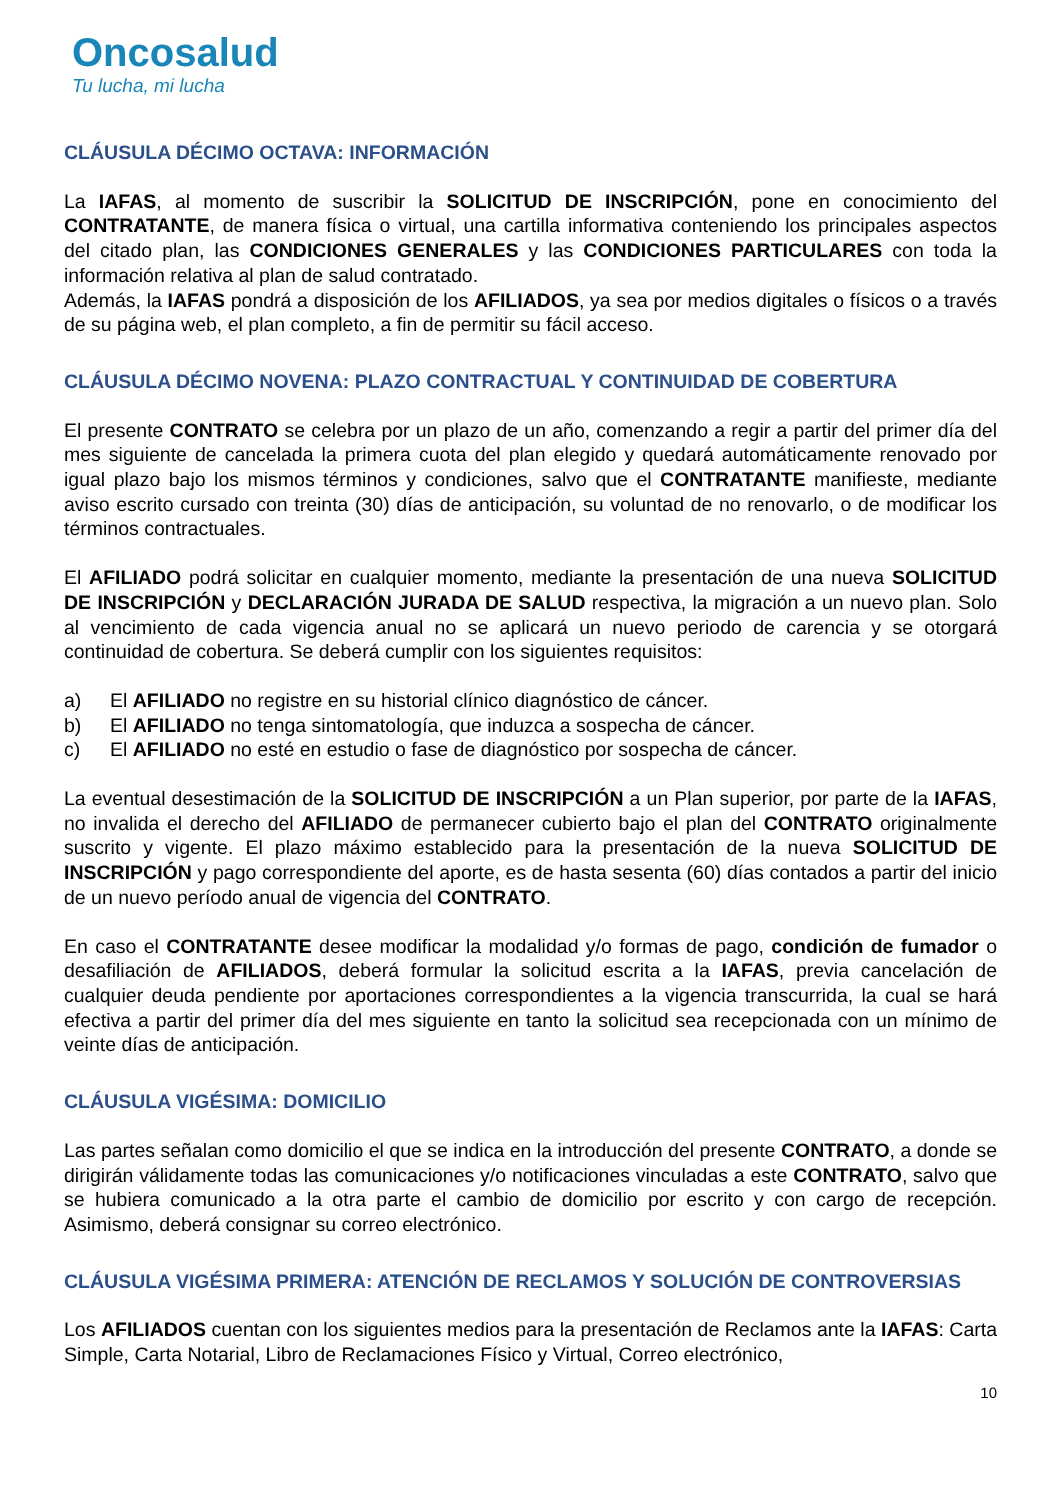Oncosalud
Tu lucha, mi lucha
CLÁUSULA DÉCIMO OCTAVA: INFORMACIÓN
La IAFAS, al momento de suscribir la SOLICITUD DE INSCRIPCIÓN, pone en conocimiento del CONTRATANTE, de manera física o virtual, una cartilla informativa conteniendo los principales aspectos del citado plan, las CONDICIONES GENERALES y las CONDICIONES PARTICULARES con toda la información relativa al plan de salud contratado.
Además, la IAFAS pondrá a disposición de los AFILIADOS, ya sea por medios digitales o físicos o a través de su página web, el plan completo, a fin de permitir su fácil acceso.
CLÁUSULA DÉCIMO NOVENA: PLAZO CONTRACTUAL Y CONTINUIDAD DE COBERTURA
El presente CONTRATO se celebra por un plazo de un año, comenzando a regir a partir del primer día del mes siguiente de cancelada la primera cuota del plan elegido y quedará automáticamente renovado por igual plazo bajo los mismos términos y condiciones, salvo que el CONTRATANTE manifieste, mediante aviso escrito cursado con treinta (30) días de anticipación, su voluntad de no renovarlo, o de modificar los términos contractuales.
El AFILIADO podrá solicitar en cualquier momento, mediante la presentación de una nueva SOLICITUD DE INSCRIPCIÓN y DECLARACIÓN JURADA DE SALUD respectiva, la migración a un nuevo plan. Solo al vencimiento de cada vigencia anual no se aplicará un nuevo periodo de carencia y se otorgará continuidad de cobertura. Se deberá cumplir con los siguientes requisitos:
a) El AFILIADO no registre en su historial clínico diagnóstico de cáncer.
b) El AFILIADO no tenga sintomatología, que induzca a sospecha de cáncer.
c) El AFILIADO no esté en estudio o fase de diagnóstico por sospecha de cáncer.
La eventual desestimación de la SOLICITUD DE INSCRIPCIÓN a un Plan superior, por parte de la IAFAS, no invalida el derecho del AFILIADO de permanecer cubierto bajo el plan del CONTRATO originalmente suscrito y vigente. El plazo máximo establecido para la presentación de la nueva SOLICITUD DE INSCRIPCIÓN y pago correspondiente del aporte, es de hasta sesenta (60) días contados a partir del inicio de un nuevo período anual de vigencia del CONTRATO.
En caso el CONTRATANTE desee modificar la modalidad y/o formas de pago, condición de fumador o desafiliación de AFILIADOS, deberá formular la solicitud escrita a la IAFAS, previa cancelación de cualquier deuda pendiente por aportaciones correspondientes a la vigencia transcurrida, la cual se hará efectiva a partir del primer día del mes siguiente en tanto la solicitud sea recepcionada con un mínimo de veinte días de anticipación.
CLÁUSULA VIGÉSIMA: DOMICILIO
Las partes señalan como domicilio el que se indica en la introducción del presente CONTRATO, a donde se dirigirán válidamente todas las comunicaciones y/o notificaciones vinculadas a este CONTRATO, salvo que se hubiera comunicado a la otra parte el cambio de domicilio por escrito y con cargo de recepción. Asimismo, deberá consignar su correo electrónico.
CLÁUSULA VIGÉSIMA PRIMERA: ATENCIÓN DE RECLAMOS Y SOLUCIÓN DE CONTROVERSIAS
Los AFILIADOS cuentan con los siguientes medios para la presentación de Reclamos ante la IAFAS: Carta Simple, Carta Notarial, Libro de Reclamaciones Físico y Virtual, Correo electrónico,
10